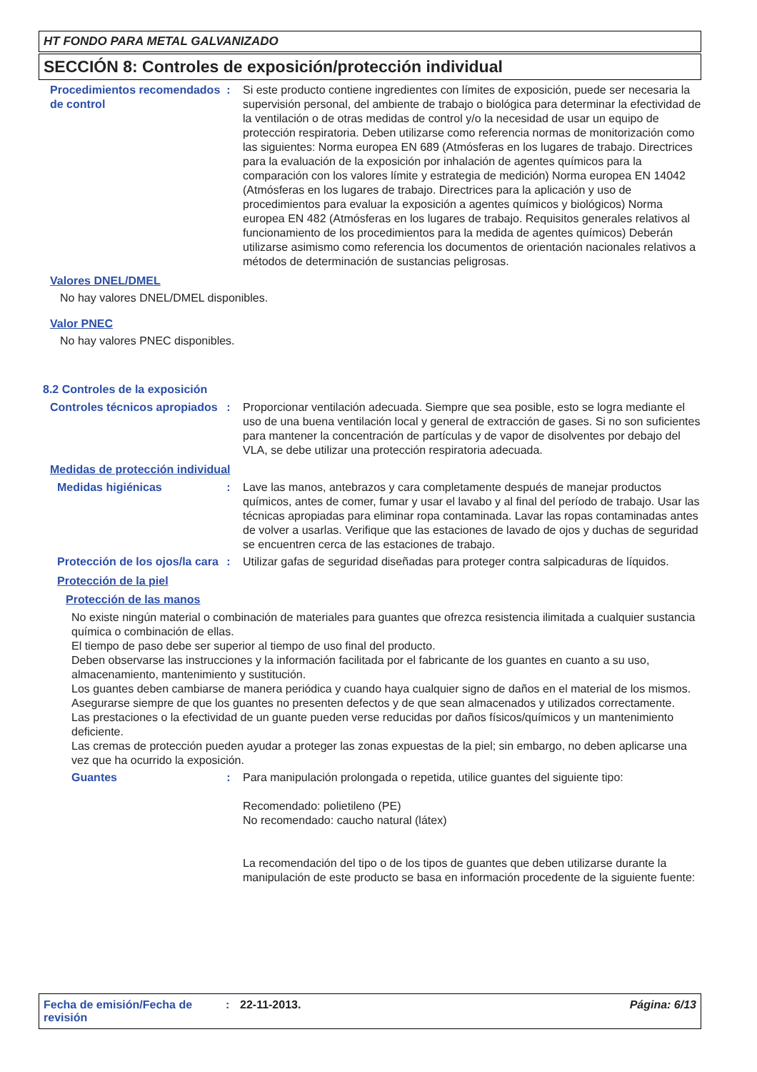HT FONDO PARA METAL GALVANIZADO
SECCIÓN 8: Controles de exposición/protección individual
Procedimientos recomendados de control
: Si este producto contiene ingredientes con límites de exposición, puede ser necesaria la supervisión personal, del ambiente de trabajo o biológica para determinar la efectividad de la ventilación o de otras medidas de control y/o la necesidad de usar un equipo de protección respiratoria. Deben utilizarse como referencia normas de monitorización como las siguientes: Norma europea EN 689 (Atmósferas en los lugares de trabajo. Directrices para la evaluación de la exposición por inhalación de agentes químicos para la comparación con los valores límite y estrategia de medición) Norma europea EN 14042 (Atmósferas en los lugares de trabajo. Directrices para la aplicación y uso de procedimientos para evaluar la exposición a agentes químicos y biológicos) Norma europea EN 482 (Atmósferas en los lugares de trabajo. Requisitos generales relativos al funcionamiento de los procedimientos para la medida de agentes químicos) Deberán utilizarse asimismo como referencia los documentos de orientación nacionales relativos a métodos de determinación de sustancias peligrosas.
Valores DNEL/DMEL
No hay valores DNEL/DMEL disponibles.
Valor PNEC
No hay valores PNEC disponibles.
8.2 Controles de la exposición
Controles técnicos apropiados
: Proporcionar ventilación adecuada. Siempre que sea posible, esto se logra mediante el uso de una buena ventilación local y general de extracción de gases. Si no son suficientes para mantener la concentración de partículas y de vapor de disolventes por debajo del VLA, se debe utilizar una protección respiratoria adecuada.
Medidas de protección individual
Medidas higiénicas : Lave las manos, antebrazos y cara completamente después de manejar productos químicos, antes de comer, fumar y usar el lavabo y al final del período de trabajo. Usar las técnicas apropiadas para eliminar ropa contaminada. Lavar las ropas contaminadas antes de volver a usarlas. Verifique que las estaciones de lavado de ojos y duchas de seguridad se encuentren cerca de las estaciones de trabajo.
Protección de los ojos/la cara
: Utilizar gafas de seguridad diseñadas para proteger contra salpicaduras de líquidos.
Protección de la piel
Protección de las manos
No existe ningún material o combinación de materiales para guantes que ofrezca resistencia ilimitada a cualquier sustancia química o combinación de ellas.
El tiempo de paso debe ser superior al tiempo de uso final del producto.
Deben observarse las instrucciones y la información facilitada por el fabricante de los guantes en cuanto a su uso, almacenamiento, mantenimiento y sustitución.
Los guantes deben cambiarse de manera periódica y cuando haya cualquier signo de daños en el material de los mismos.
Asegurarse siempre de que los guantes no presenten defectos y de que sean almacenados y utilizados correctamente.
Las prestaciones o la efectividad de un guante pueden verse reducidas por daños físicos/químicos y un mantenimiento deficiente.
Las cremas de protección pueden ayudar a proteger las zonas expuestas de la piel; sin embargo, no deben aplicarse una vez que ha ocurrido la exposición.
Guantes : Para manipulación prolongada o repetida, utilice guantes del siguiente tipo:
Recomendado: polietileno (PE)
No recomendado: caucho natural (látex)
La recomendación del tipo o de los tipos de guantes que deben utilizarse durante la manipulación de este producto se basa en información procedente de la siguiente fuente:
Fecha de emisión/Fecha de revisión
: 22-11-2013. Página: 6/13